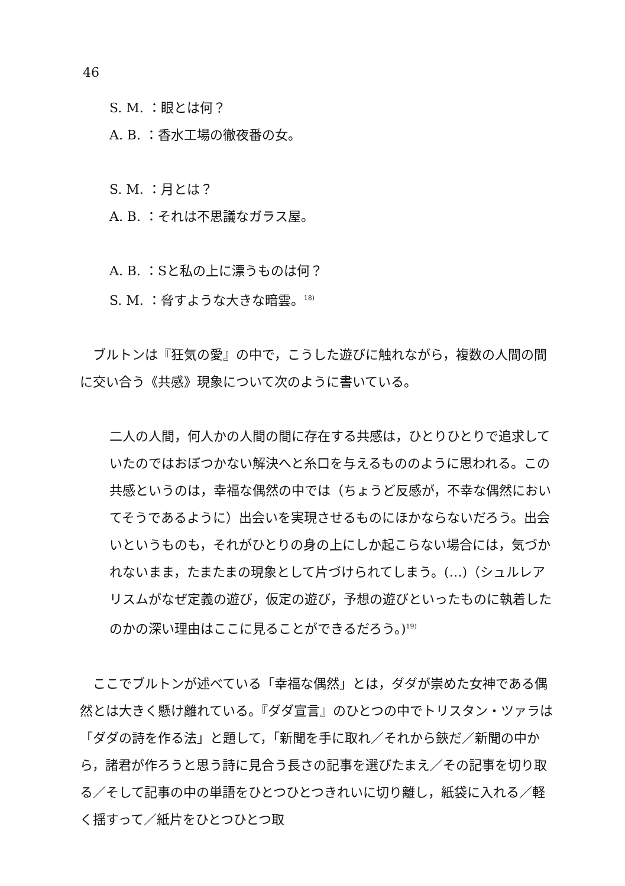46
S. M. ：眼とは何？
A. B. ：香水工場の徹夜番の女。
S. M. ：月とは？
A. B. ：それは不思議なガラス屋。
A. B. ：Sと私の上に漂うものは何？
S. M. ：脅すような大きな暗雲。<sup>18)</sup>
　ブルトンは『狂気の愛』の中で，こうした遊びに触れながら，複数の人間の間に交い合う《共感》現象について次のように書いている。
二人の人間，何人かの人間の間に存在する共感は，ひとりひとりで追求していたのではおぼつかない解決へと糸口を与えるもののように思われる。この共感というのは，幸福な偶然の中では（ちょうど反感が，不幸な偶然においてそうであるように）出会いを実現させるものにほかならないだろう。出会いというものも，それがひとりの身の上にしか起こらない場合には，気づかれないまま，たまたまの現象として片づけられてしまう。(…)（シュルレアリスムがなぜ定義の遊び，仮定の遊び，予想の遊びといったものに執着したのかの深い理由はここに見ることができるだろう。)<sup>19)</sup>
　ここでブルトンが述べている「幸福な偶然」とは，ダダが崇めた女神である偶然とは大きく懸け離れている。『ダダ宣言』のひとつの中でトリスタン・ツァラは「ダダの詩を作る法」と題して，「新聞を手に取れ／それから鋏だ／新聞の中から，諸君が作ろうと思う詩に見合う長さの記事を選びたまえ／その記事を切り取る／そして記事の中の単語をひとつひとつきれいに切り離し，紙袋に入れる／軽く揺すって／紙片をひとつひとつ取